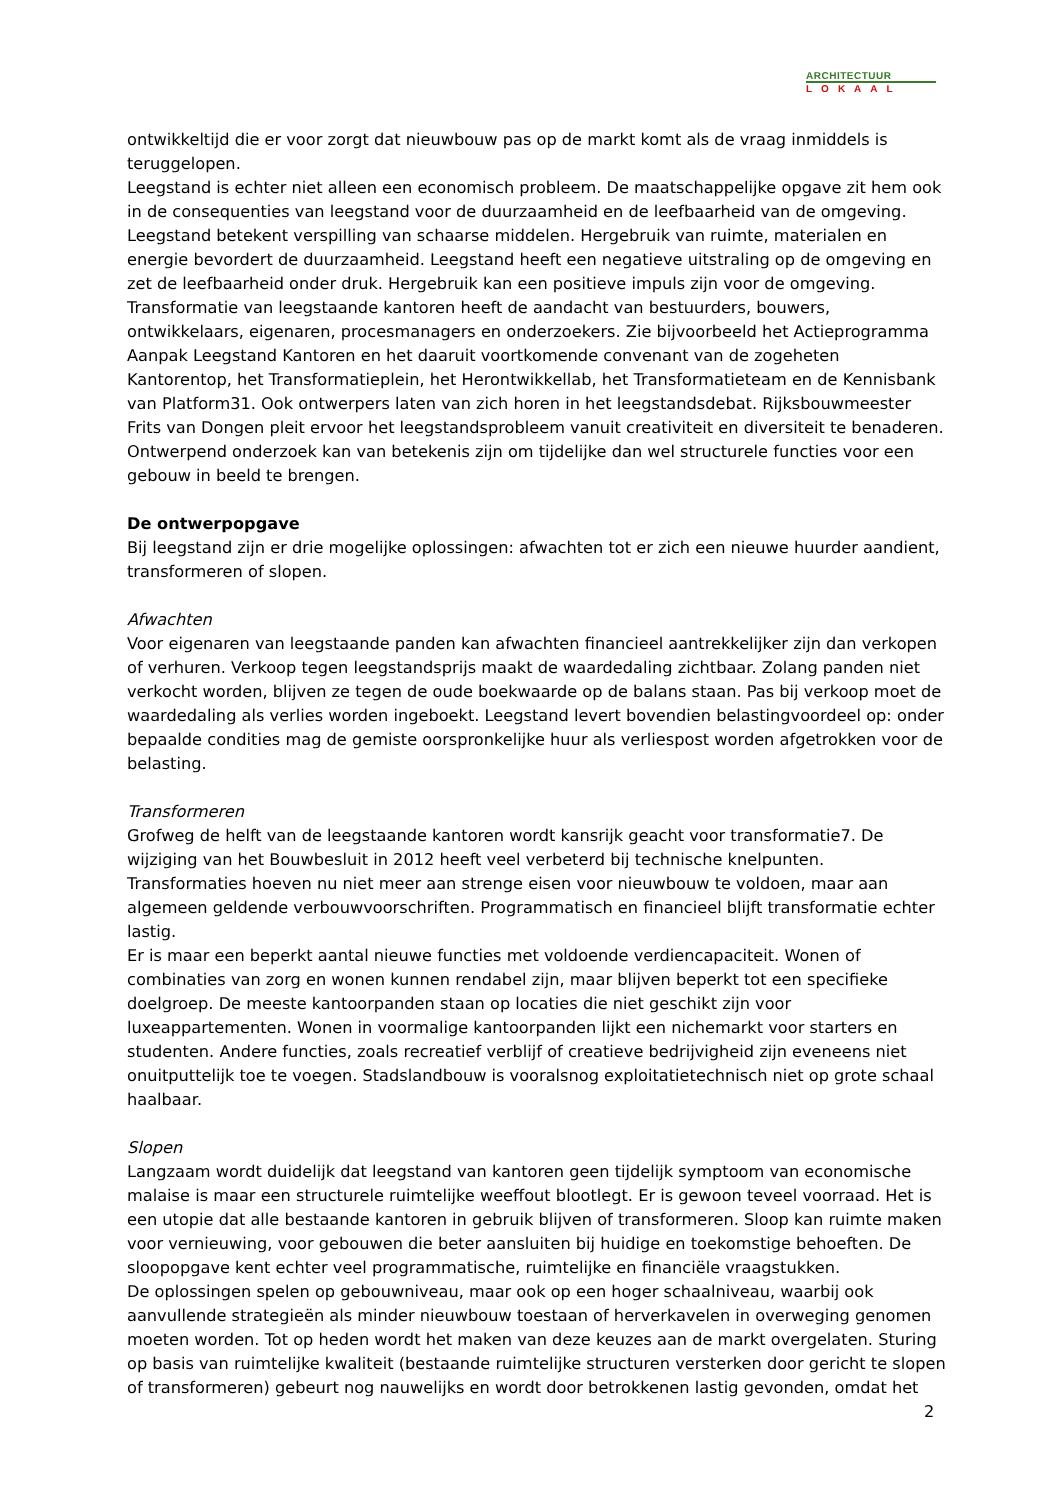ARCHITECTUUR
LOKAAL
ontwikkeltijd die er voor zorgt dat nieuwbouw pas op de markt komt als de vraag inmiddels is teruggelopen.
Leegstand is echter niet alleen een economisch probleem. De maatschappelijke opgave zit hem ook in de consequenties van leegstand voor de duurzaamheid en de leefbaarheid van de omgeving. Leegstand betekent verspilling van schaarse middelen. Hergebruik van ruimte, materialen en energie bevordert de duurzaamheid. Leegstand heeft een negatieve uitstraling op de omgeving en zet de leefbaarheid onder druk. Hergebruik kan een positieve impuls zijn voor de omgeving.
Transformatie van leegstaande kantoren heeft de aandacht van bestuurders, bouwers, ontwikkelaars, eigenaren, procesmanagers en onderzoekers. Zie bijvoorbeeld het Actieprogramma Aanpak Leegstand Kantoren en het daaruit voortkomende convenant van de zogeheten Kantorentop, het Transformatieplein, het Herontwikkellab, het Transformatieteam en de Kennisbank van Platform31. Ook ontwerpers laten van zich horen in het leegstandsdebat. Rijksbouwmeester Frits van Dongen pleit ervoor het leegstandsprobleem vanuit creativiteit en diversiteit te benaderen. Ontwerpend onderzoek kan van betekenis zijn om tijdelijke dan wel structurele functies voor een gebouw in beeld te brengen.
De ontwerpopgave
Bij leegstand zijn er drie mogelijke oplossingen: afwachten tot er zich een nieuwe huurder aandient, transformeren of slopen.
Afwachten
Voor eigenaren van leegstaande panden kan afwachten financieel aantrekkelijker zijn dan verkopen of verhuren. Verkoop tegen leegstandsprijs maakt de waardedaling zichtbaar. Zolang panden niet verkocht worden, blijven ze tegen de oude boekwaarde op de balans staan. Pas bij verkoop moet de waardedaling als verlies worden ingeboekt. Leegstand levert bovendien belastingvoordeel op: onder bepaalde condities mag de gemiste oorspronkelijke huur als verliespost worden afgetrokken voor de belasting.
Transformeren
Grofweg de helft van de leegstaande kantoren wordt kansrijk geacht voor transformatie7. De wijziging van het Bouwbesluit in 2012 heeft veel verbeterd bij technische knelpunten. Transformaties hoeven nu niet meer aan strenge eisen voor nieuwbouw te voldoen, maar aan algemeen geldende verbouwvoorschriften. Programmatisch en financieel blijft transformatie echter lastig.
Er is maar een beperkt aantal nieuwe functies met voldoende verdiencapaciteit. Wonen of combinaties van zorg en wonen kunnen rendabel zijn, maar blijven beperkt tot een specifieke doelgroep. De meeste kantoorpanden staan op locaties die niet geschikt zijn voor luxeappartementen. Wonen in voormalige kantoorpanden lijkt een nichemarkt voor starters en studenten. Andere functies, zoals recreatief verblijf of creatieve bedrijvigheid zijn eveneens niet onuitputtelijk toe te voegen. Stadslandbouw is vooralsnog exploitatietechnisch niet op grote schaal haalbaar.
Slopen
Langzaam wordt duidelijk dat leegstand van kantoren geen tijdelijk symptoom van economische malaise is maar een structurele ruimtelijke weeffout blootlegt. Er is gewoon teveel voorraad. Het is een utopie dat alle bestaande kantoren in gebruik blijven of transformeren. Sloop kan ruimte maken voor vernieuwing, voor gebouwen die beter aansluiten bij huidige en toekomstige behoeften. De sloopopgave kent echter veel programmatische, ruimtelijke en financiële vraagstukken.
De oplossingen spelen op gebouwniveau, maar ook op een hoger schaalniveau, waarbij ook aanvullende strategieën als minder nieuwbouw toestaan of herverkavelen in overweging genomen moeten worden. Tot op heden wordt het maken van deze keuzes aan de markt overgelaten. Sturing op basis van ruimtelijke kwaliteit (bestaande ruimtelijke structuren versterken door gericht te slopen of transformeren) gebeurt nog nauwelijks en wordt door betrokkenen lastig gevonden, omdat het
2